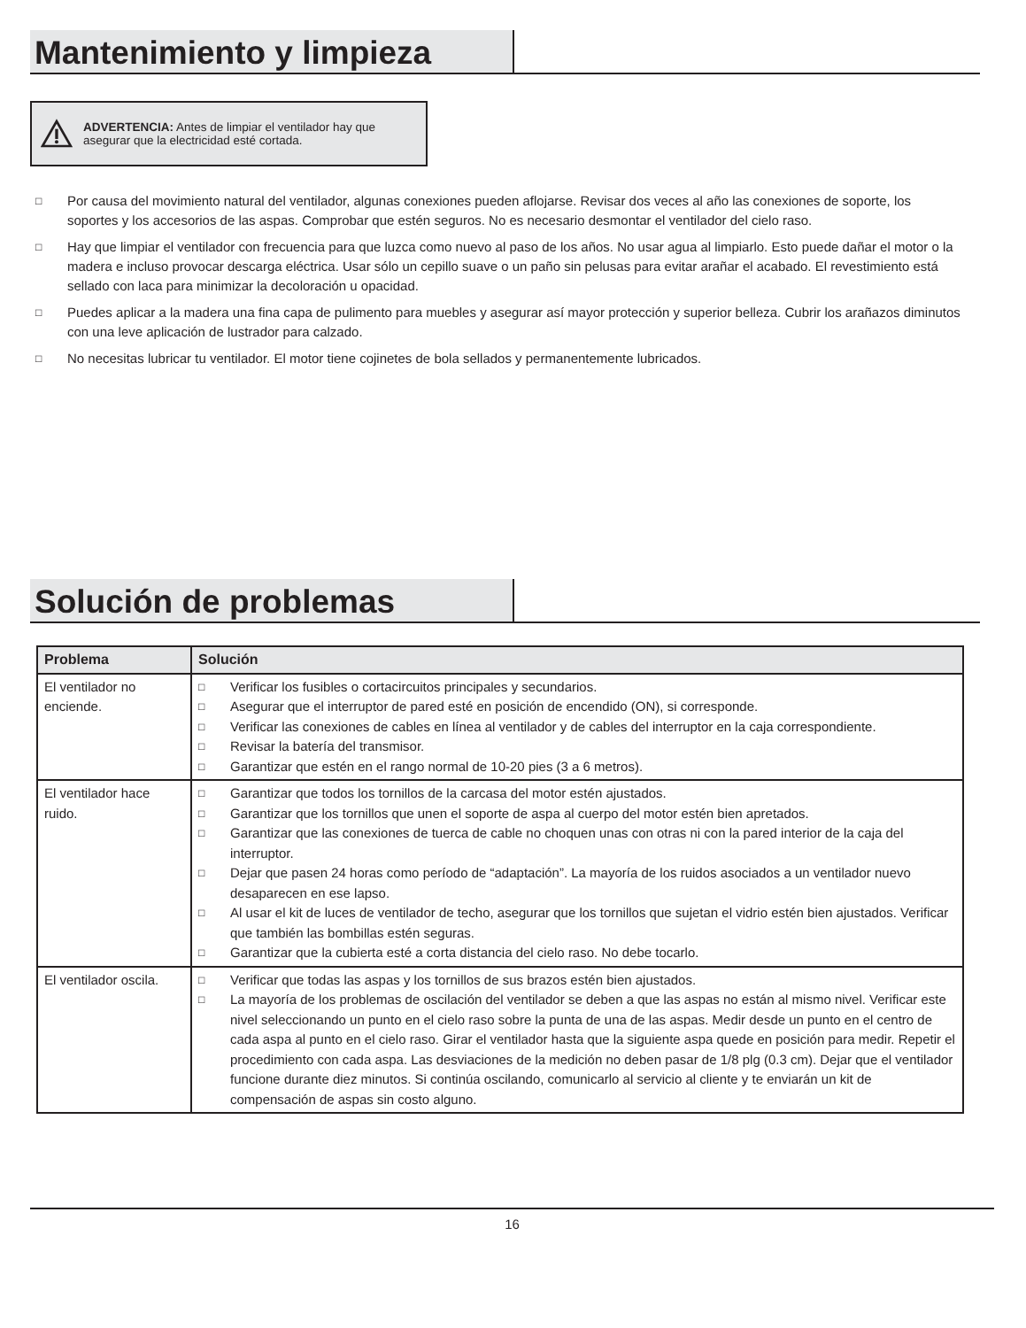Mantenimiento y limpieza
ADVERTENCIA: Antes de limpiar el ventilador hay que asegurar que la electricidad esté cortada.
□ Por causa del movimiento natural del ventilador, algunas conexiones pueden aflojarse. Revisar dos veces al año las conexiones de soporte, los soportes y los accesorios de las aspas. Comprobar que estén seguros. No es necesario desmontar el ventilador del cielo raso.
□ Hay que limpiar el ventilador con frecuencia para que luzca como nuevo al paso de los años. No usar agua al limpiarlo. Esto puede dañar el motor o la madera e incluso provocar descarga eléctrica. Usar sólo un cepillo suave o un paño sin pelusas para evitar arañar el acabado. El revestimiento está sellado con laca para minimizar la decoloración u opacidad.
□ Puedes aplicar a la madera una fina capa de pulimento para muebles y asegurar así mayor protección y superior belleza. Cubrir los arañazos diminutos con una leve aplicación de lustrador para calzado.
□ No necesitas lubricar tu ventilador. El motor tiene cojinetes de bola sellados y permanentemente lubricados.
Solución de problemas
| Problema | Solución |
| --- | --- |
| El ventilador no enciende. | □ Verificar los fusibles o cortacircuitos principales y secundarios. □ Asegurar que el interruptor de pared esté en posición de encendido (ON), si corresponde. □ Verificar las conexiones de cables en línea al ventilador y de cables del interruptor en la caja correspondiente. □ Revisar la batería del transmisor. □ Garantizar que estén en el rango normal de 10-20 pies (3 a 6 metros). |
| El ventilador hace ruido. | □ Garantizar que todos los tornillos de la carcasa del motor estén ajustados. □ Garantizar que los tornillos que unen el soporte de aspa al cuerpo del motor estén bien apretados. □ Garantizar que las conexiones de tuerca de cable no choquen unas con otras ni con la pared interior de la caja del interruptor. □ Dejar que pasen 24 horas como período de “adaptación”. La mayoría de los ruidos asociados a un ventilador nuevo desaparecen en ese lapso. □ Al usar el kit de luces de ventilador de techo, asegurar que los tornillos que sujetan el vidrio estén bien ajustados. Verificar que también las bombillas estén seguras. □ Garantizar que la cubierta esté a corta distancia del cielo raso. No debe tocarlo. |
| El ventilador oscila. | □ Verificar que todas las aspas y los tornillos de sus brazos estén bien ajustados. □ La mayoría de los problemas de oscilación del ventilador se deben a que las aspas no están al mismo nivel. Verificar este nivel seleccionando un punto en el cielo raso sobre la punta de una de las aspas. Medir desde un punto en el centro de cada aspa al punto en el cielo raso. Girar el ventilador hasta que la siguiente aspa quede en posición para medir. Repetir el procedimiento con cada aspa. Las desviaciones de la medición no deben pasar de 1/8 plg (0.3 cm). Dejar que el ventilador funcione durante diez minutos. Si continúa oscilando, comunicarlo al servicio al cliente y te enviarán un kit de compensación de aspas sin costo alguno. |
16